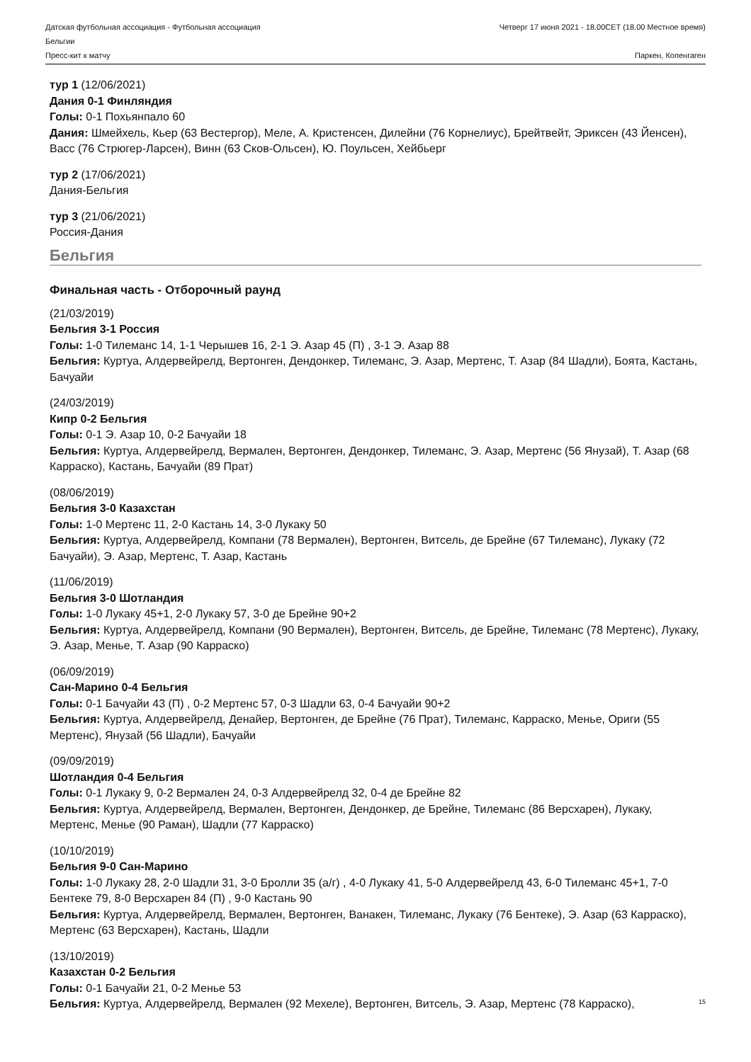Датская футбольная ассоциация - Футбольная ассоциация
Бельгии
Пресс-кит к матчу
Четверг 17 июня 2021 - 18.00CET (18.00 Местное время)
Паркен, Копенгаген
тур 1 (12/06/2021)
Дания 0-1 Финляндия
Голы: 0-1 Похьянпало 60
Дания: Шмейхель, Кьер (63 Вестергор), Меле, А. Кристенсен, Дилейни (76 Корнелиус), Брейтвейт, Эриксен (43 Йенсен), Васс (76 Стрюгер-Ларсен), Винн (63 Сков-Ольсен), Ю. Поульсен, Хейбьерг
тур 2 (17/06/2021)
Дания-Бельгия
тур 3 (21/06/2021)
Россия-Дания
Бельгия
Финальная часть - Отборочный раунд
(21/03/2019)
Бельгия 3-1 Россия
Голы: 1-0 Тилеманс 14, 1-1 Черышев 16, 2-1 Э. Азар 45 (П) , 3-1 Э. Азар 88
Бельгия: Куртуа, Алдервейрелд, Вертонген, Дендонкер, Тилеманс, Э. Азар, Мертенс, Т. Азар (84 Шадли), Боята, Кастань, Бачуайи
(24/03/2019)
Кипр 0-2 Бельгия
Голы: 0-1 Э. Азар 10, 0-2 Бачуайи 18
Бельгия: Куртуа, Алдервейрелд, Вермален, Вертонген, Дендонкер, Тилеманс, Э. Азар, Мертенс (56 Янузай), Т. Азар (68 Карраско), Кастань, Бачуайи (89 Прат)
(08/06/2019)
Бельгия 3-0 Казахстан
Голы: 1-0 Мертенс 11, 2-0 Кастань 14, 3-0 Лукаку 50
Бельгия: Куртуа, Алдервейрелд, Компани (78 Вермален), Вертонген, Витсель, де Брейне (67 Тилеманс), Лукаку (72 Бачуайи), Э. Азар, Мертенс, Т. Азар, Кастань
(11/06/2019)
Бельгия 3-0 Шотландия
Голы: 1-0 Лукаку 45+1, 2-0 Лукаку 57, 3-0 де Брейне 90+2
Бельгия: Куртуа, Алдервейрелд, Компани (90 Вермален), Вертонген, Витсель, де Брейне, Тилеманс (78 Мертенс), Лукаку, Э. Азар, Менье, Т. Азар (90 Карраско)
(06/09/2019)
Сан-Марино 0-4 Бельгия
Голы: 0-1 Бачуайи 43 (П) , 0-2 Мертенс 57, 0-3 Шадли 63, 0-4 Бачуайи 90+2
Бельгия: Куртуа, Алдервейрелд, Денайер, Вертонген, де Брейне (76 Прат), Тилеманс, Карраско, Менье, Ориги (55 Мертенс), Янузай (56 Шадли), Бачуайи
(09/09/2019)
Шотландия 0-4 Бельгия
Голы: 0-1 Лукаку 9, 0-2 Вермален 24, 0-3 Алдервейрелд 32, 0-4 де Брейне 82
Бельгия: Куртуа, Алдервейрелд, Вермален, Вертонген, Дендонкер, де Брейне, Тилеманс (86 Версхарен), Лукаку, Мертенс, Менье (90 Раман), Шадли (77 Карраско)
(10/10/2019)
Бельгия 9-0 Сан-Марино
Голы: 1-0 Лукаку 28, 2-0 Шадли 31, 3-0 Бролли 35 (а/г) , 4-0 Лукаку 41, 5-0 Алдервейрелд 43, 6-0 Тилеманс 45+1, 7-0 Бентеке 79, 8-0 Версхарен 84 (П) , 9-0 Кастань 90
Бельгия: Куртуа, Алдервейрелд, Вермален, Вертонген, Ванакен, Тилеманс, Лукаку (76 Бентеке), Э. Азар (63 Карраско), Мертенс (63 Версхарен), Кастань, Шадли
(13/10/2019)
Казахстан 0-2 Бельгия
Голы: 0-1 Бачуайи 21, 0-2 Менье 53
Бельгия: Куртуа, Алдервейрелд, Вермален (92 Мехеле), Вертонген, Витсель, Э. Азар, Мертенс (78 Карраско),
15